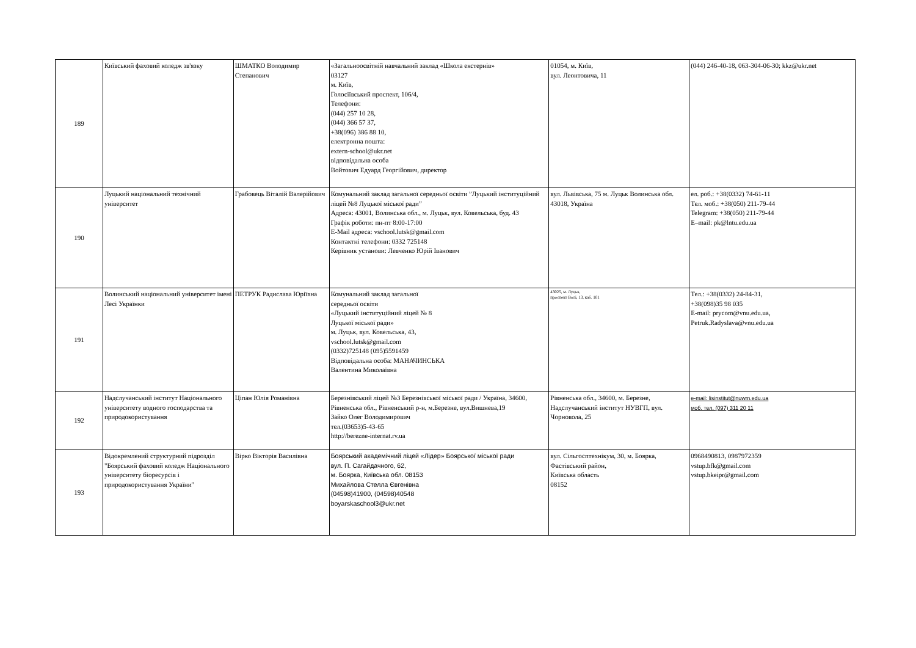| 189 | Київський фаховий коледж зв'язку | ШМАТКО Володимир Степанович | «Загальноосвітній навчальний заклад «Школа екстернів» 03127 м. Київ, Голосіївський проспект, 106/4, Телефони: (044) 257 10 28, (044) 366 57 37, +38(096) 386 88 10, електронна пошта: extern-school@ukr.net відповідальна особа Войтович Едуард Георгійович, директор | 01054, м. Київ, вул. Леонтовича, 11 | (044) 246-40-18, 063-304-06-30; kkz@ukr.net |
| 190 | Луцький національний технічний університет | Грабовець Віталій Валерійович | Комунальний заклад загальної середньої освіти ”Луцький інституційний ліцей №8 Луцької міської ради” Адреса: 43001, Волинська обл., м. Луцьк, вул. Ковельська, буд. 43 Графік роботи: пн-пт 8:00-17:00 E-Mail адреса: vschool.lutsk@gmail.com Контактні телефони: 0332 725148 Керівник установи: Левченко Юрій Іванович | вул. Львівська, 75 м. Луцьк Волинська обл. 43018, Україна | ел. роб.: +38(0332) 74-61-11 Тел. моб.: +38(050) 211-79-44 Telegram: +38(050) 211-79-44 E–mail: pk@lntu.edu.ua |
| 191 | Волинський національний університет імені Лесі Українки | ПЕТРУК Радислава Юріївна | Комунальний заклад загальної середньої освіти «Луцький інституційний ліцей № 8 Луцької міської ради» м. Луцьк, вул. Ковельська, 43, vschool.lutsk@gmail.com (0332)725148 (095)5591459 Відповідальна особа: МАНАЧИНСЬКА Валентина Миколаївна | 43025, м. Луцьк, проспект Волі, 13, каб. 101 | Тел.: +38(0332) 24-84-31, +38(098)35 98 035 E-mail: prycom@vnu.edu.ua, Petruk.Radyslava@vnu.edu.ua |
| 192 | Надслучанський інститут Національного університету водного господарства та природокористування | Ціпан Юлія Романівна | Березнівський ліцей №3 Березнівської міської ради / Україна, 34600, Рівненська обл., Рівненський р-н, м.Березне, вул.Вишнева,19 Зайко Олег Володимирович тел.(03653)5-43-65 http://berezne-internat.rv.ua | Рівненська обл., 34600, м. Березне, Надслучанський інститут НУВГП, вул. Чорновола, 25 | e-mail: lisinstitut@nuwm.edu.ua моб. тел. (097) 311 20 11 |
| 193 | Відокремлений структурний підрозділ "Боярський фаховий коледж Національного університету біоресурсів і природокористування України" | Вірко Вікторія Василівна | Боярський академічний ліцей «Лідер» Боярської міської ради вул. П. Сагайдачного, 62, м. Боярка, Київська обл. 08153 Михайлова Стелла Євгенівна (04598)41900, (04598)40548 boyarskaschool3@ukr.net | вул. Сільгосптехнікум, 30, м. Боярка, Фастівський район, Київська область 08152 | 0968490813, 0987972359 vstup.bfk@gmail.com vstup.bkeipr@gmail.com |